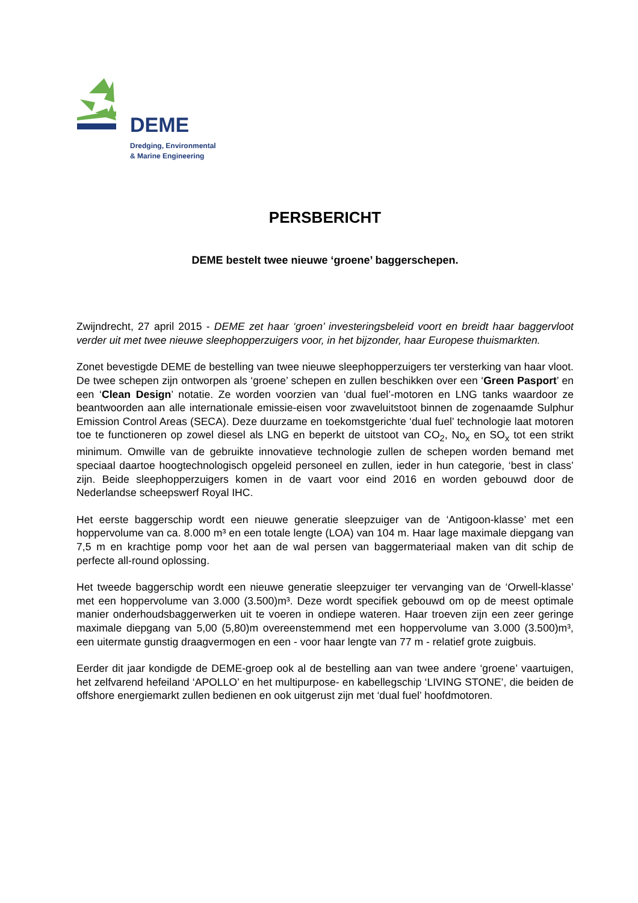DEME
Dredging, Environmental
& Marine Engineering
PERSBERICHT
DEME bestelt twee nieuwe ‘groene’ baggerschepen.
Zwijndrecht, 27 april 2015 - DEME zet haar ‘groen’ investeringsbeleid voort en breidt haar baggervloot verder uit met twee nieuwe sleephopperzuigers voor, in het bijzonder, haar Europese thuismarkten.
Zonet bevestigde DEME de bestelling van twee nieuwe sleephopperzuigers ter versterking van haar vloot. De twee schepen zijn ontworpen als ‘groene’ schepen en zullen beschikken over een ‘Green Pasport’ en een ‘Clean Design’ notatie. Ze worden voorzien van ‘dual fuel’-motoren en LNG tanks waardoor ze beantwoorden aan alle internationale emissie-eisen voor zwaveluitstoot binnen de zogenaamde Sulphur Emission Control Areas (SECA). Deze duurzame en toekomstgerichte ‘dual fuel’ technologie laat motoren toe te functioneren op zowel diesel als LNG en beperkt de uitstoot van CO<sub>2</sub>, No<sub>x</sub> en SO<sub>x</sub> tot een strikt minimum. Omwille van de gebruikte innovatieve technologie zullen de schepen worden bemand met speciaal daartoe hoogtechnologisch opgeleid personeel en zullen, ieder in hun categorie, ‘best in class’ zijn. Beide sleephopperzuigers komen in de vaart voor eind 2016 en worden gebouwd door de Nederlandse scheepswerf Royal IHC.
Het eerste baggerschip wordt een nieuwe generatie sleepzuiger van de ‘Antigoon-klasse’ met een hoppervolume van ca. 8.000 m³ en een totale lengte (LOA) van 104 m. Haar lage maximale diepgang van 7,5 m en krachtige pomp voor het aan de wal persen van baggermateriaal maken van dit schip de perfecte all-round oplossing.
Het tweede baggerschip wordt een nieuwe generatie sleepzuiger ter vervanging van de ‘Orwell-klasse’ met een hoppervolume van 3.000 (3.500)m³. Deze wordt specifiek gebouwd om op de meest optimale manier onderhoudsbaggerwerken uit te voeren in ondiepe wateren. Haar troeven zijn een zeer geringe maximale diepgang van 5,00 (5,80)m overeenstemmend met een hoppervolume van 3.000 (3.500)m³, een uitermate gunstig draagvermogen en een - voor haar lengte van 77 m - relatief grote zuigbuis.
Eerder dit jaar kondigde de DEME-groep ook al de bestelling aan van twee andere ‘groene’ vaartuigen, het zelfvarend hefeiland ‘APOLLO’ en het multipurpose- en kabellegschip ‘LIVING STONE’, die beiden de offshore energiemarkt zullen bedienen en ook uitgerust zijn met ‘dual fuel’ hoofdmotoren.